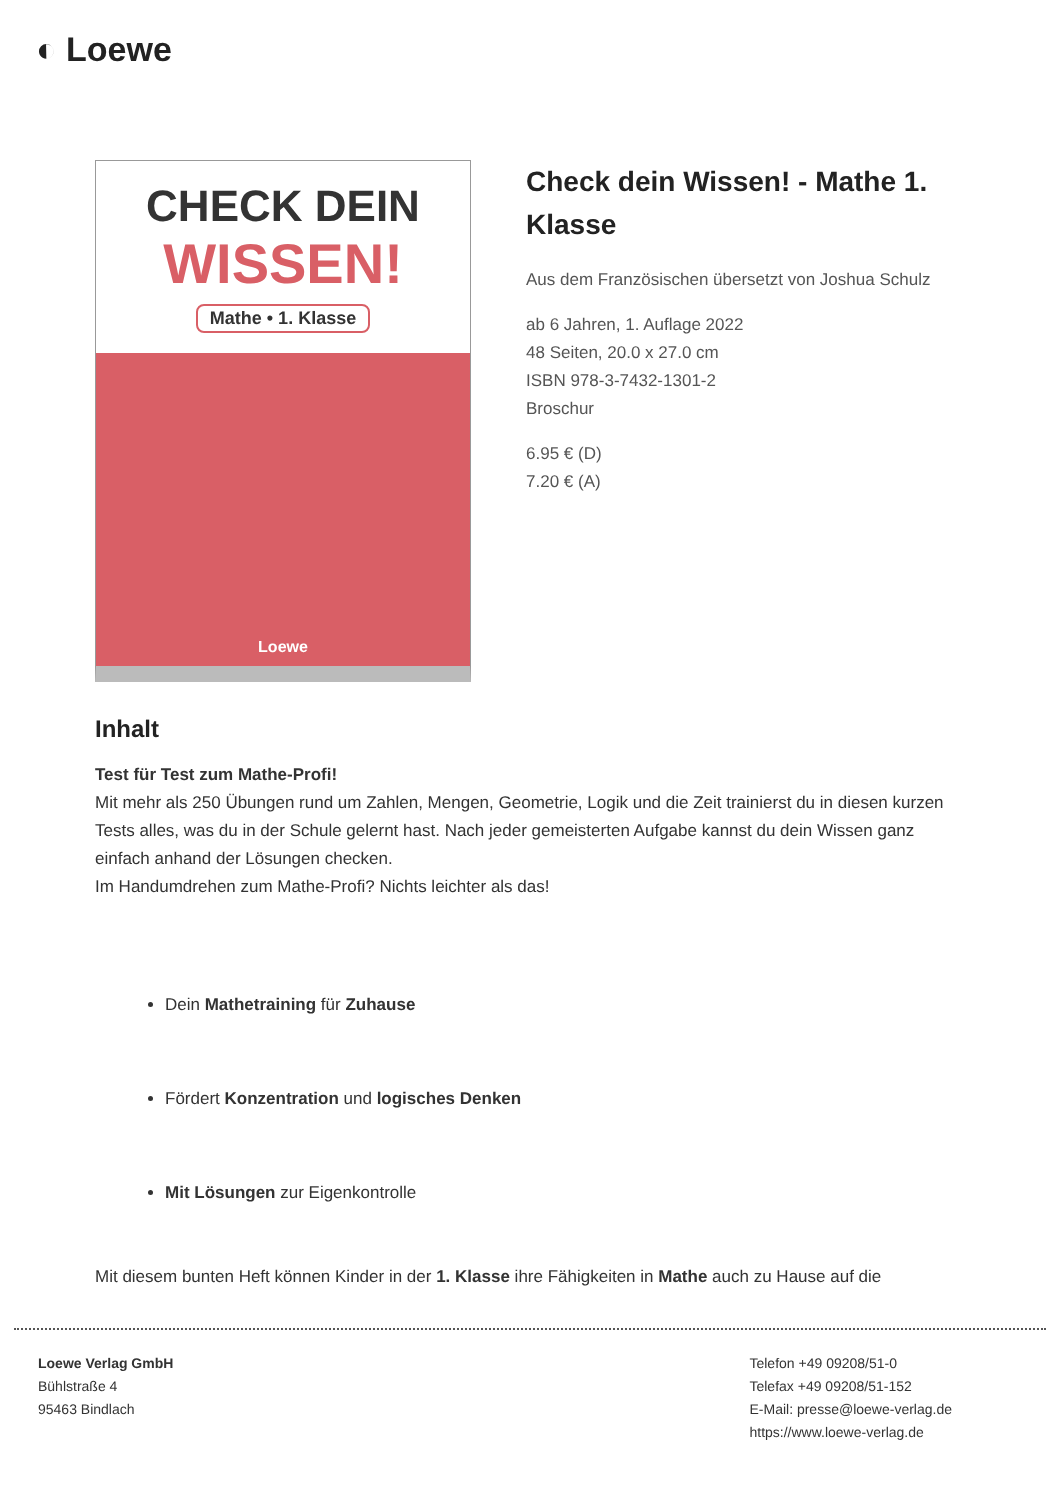◐ Loewe
CHECK DEIN
WISSEN!
Mathe • 1. Klasse
Loewe
Check dein Wissen! - Mathe 1. Klasse
Aus dem Französischen übersetzt von Joshua Schulz
ab 6 Jahren, 1. Auflage 2022
48 Seiten, 20.0 x 27.0 cm
ISBN 978-3-7432-1301-2
Broschur
6.95 € (D)
7.20 € (A)
Inhalt
Test für Test zum Mathe-Profi!
Mit mehr als 250 Übungen rund um Zahlen, Mengen, Geometrie, Logik und die Zeit trainierst du in diesen kurzen Tests alles, was du in der Schule gelernt hast. Nach jeder gemeisterten Aufgabe kannst du dein Wissen ganz einfach anhand der Lösungen checken.
Im Handumdrehen zum Mathe-Profi? Nichts leichter als das!
Dein Mathetraining für Zuhause
Fördert Konzentration und logisches Denken
Mit Lösungen zur Eigenkontrolle
Mit diesem bunten Heft können Kinder in der 1. Klasse ihre Fähigkeiten in Mathe auch zu Hause auf die
Loewe Verlag GmbH
Bühlstraße 4
95463 Bindlach
Telefon +49 09208/51-0
Telefax +49 09208/51-152
E-Mail: presse@loewe-verlag.de
https://www.loewe-verlag.de